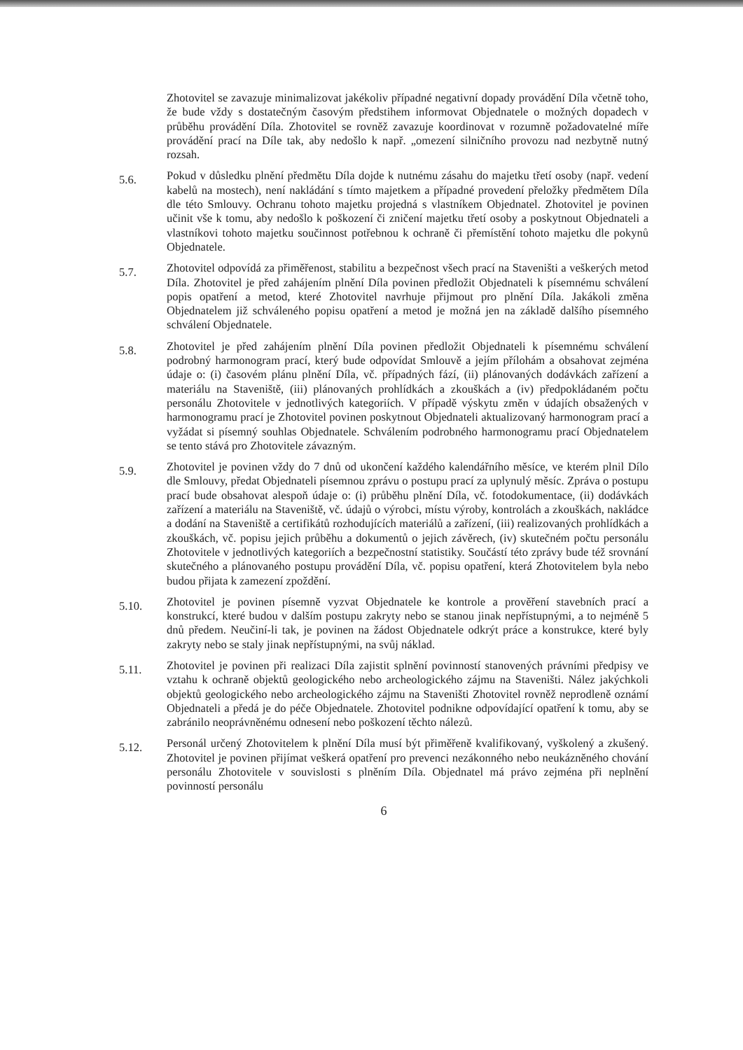Zhotovitel se zavazuje minimalizovat jakékoliv případné negativní dopady provádění Díla včetně toho, že bude vždy s dostatečným časovým předstihem informovat Objednatele o možných dopadech v průběhu provádění Díla. Zhotovitel se rovněž zavazuje koordinovat v rozumně požadovatelné míře provádění prací na Díle tak, aby nedošlo k např. „omezení silničního provozu nad nezbytně nutný rozsah.
5.6.
Pokud v důsledku plnění předmětu Díla dojde k nutnému zásahu do majetku třetí osoby (např. vedení kabelů na mostech), není nakládání s tímto majetkem a případné provedení přeložky předmětem Díla dle této Smlouvy. Ochranu tohoto majetku projedná s vlastníkem Objednatel. Zhotovitel je povinen učinit vše k tomu, aby nedošlo k poškození či zničení majetku třetí osoby a poskytnout Objednateli a vlastníkovi tohoto majetku součinnost potřebnou k ochraně či přemístění tohoto majetku dle pokynů Objednatele.
5.7.
Zhotovitel odpovídá za přiměřenost, stabilitu a bezpečnost všech prací na Staveništi a veškerých metod Díla. Zhotovitel je před zahájením plnění Díla povinen předložit Objednateli k písemnému schválení popis opatření a metod, které Zhotovitel navrhuje přijmout pro plnění Díla. Jakákoli změna Objednatelem již schváleného popisu opatření a metod je možná jen na základě dalšího písemného schválení Objednatele.
5.8.
Zhotovitel je před zahájením plnění Díla povinen předložit Objednateli k písemnému schválení podrobný harmonogram prací, který bude odpovídat Smlouvě a jejím přílohám a obsahovat zejména údaje o: (i) časovém plánu plnění Díla, vč. případných fází, (ii) plánovaných dodávkách zařízení a materiálu na Staveniště, (iii) plánovaných prohlídkách a zkouškách a (iv) předpokládaném počtu personálu Zhotovitele v jednotlivých kategoriích. V případě výskytu změn v údajích obsažených v harmonogramu prací je Zhotovitel povinen poskytnout Objednateli aktualizovaný harmonogram prací a vyžádat si písemný souhlas Objednatele. Schválením podrobného harmonogramu prací Objednatelem se tento stává pro Zhotovitele závazným.
5.9.
Zhotovitel je povinen vždy do 7 dnů od ukončení každého kalendářního měsíce, ve kterém plnil Dílo dle Smlouvy, předat Objednateli písemnou zprávu o postupu prací za uplynulý měsíc. Zpráva o postupu prací bude obsahovat alespoň údaje o: (i) průběhu plnění Díla, vč. fotodokumentace, (ii) dodávkách zařízení a materiálu na Staveniště, vč. údajů o výrobci, místu výroby, kontrolách a zkouškách, nakládce a dodání na Staveniště a certifikátů rozhodujících materiálů a zařízení, (iii) realizovaných prohlídkách a zkouškách, vč. popisu jejich průběhu a dokumentů o jejich závěrech, (iv) skutečném počtu personálu Zhotovitele v jednotlivých kategoriích a bezpečnostní statistiky. Součástí této zprávy bude též srovnání skutečného a plánovaného postupu provádění Díla, vč. popisu opatření, která Zhotovitelem byla nebo budou přijata k zamezení zpoždění.
5.10.
Zhotovitel je povinen písemně vyzvat Objednatele ke kontrole a prověření stavebních prací a konstrukcí, které budou v dalším postupu zakryty nebo se stanou jinak nepřístupnými, a to nejméně 5 dnů předem. Neučiní-li tak, je povinen na žádost Objednatele odkrýt práce a konstrukce, které byly zakryty nebo se staly jinak nepřístupnými, na svůj náklad.
5.11.
Zhotovitel je povinen při realizaci Díla zajistit splnění povinností stanovených právními předpisy ve vztahu k ochraně objektů geologického nebo archeologického zájmu na Staveništi. Nález jakýchkoli objektů geologického nebo archeologického zájmu na Staveništi Zhotovitel rovněž neprodleně oznámí Objednateli a předá je do péče Objednatele. Zhotovitel podnikne odpovídající opatření k tomu, aby se zabránilo neoprávněnému odnesení nebo poškození těchto nálezů.
5.12.
Personál určený Zhotovitelem k plnění Díla musí být přiměřeně kvalifikovaný, vyškolený a zkušený. Zhotovitel je povinen přijímat veškerá opatření pro prevenci nezákonného nebo neukázněného chování personálu Zhotovitele v souvislosti s plněním Díla. Objednatel má právo zejména při neplnění povinností personálu
6